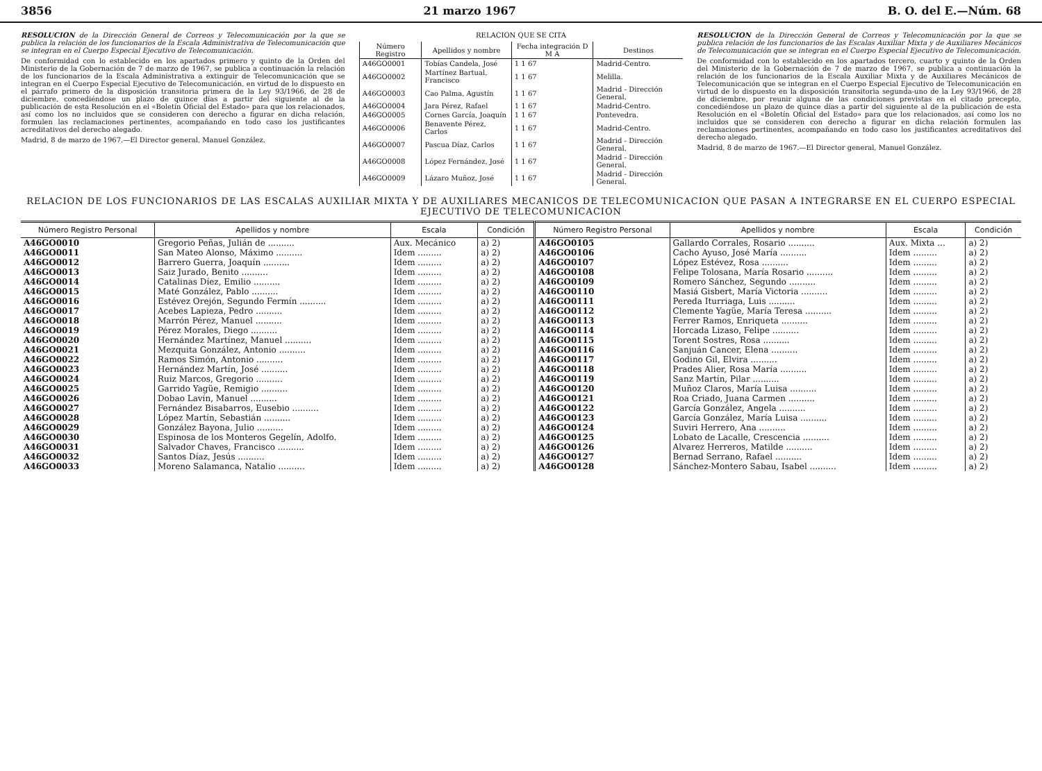3856 21 marzo 1967 B. O. del E.—Núm. 68
RESOLUCION de la Dirección General de Correos y Telecomunicación por la que se publica la relación de los funcionarios de la Escala Administrativa de Telecomunicación que se integran en el Cuerpo Especial Ejecutivo de Telecomunicación.
De conformidad con lo establecido en los apartados primero y quinto de la Orden del Ministerio de la Gobernación de 7 de marzo de 1967, se publica a continuación la relación de los funcionarios de la Escala Administrativa a extinguir de Telecomunicación que se integran en el Cuerpo Especial Ejecutivo de Telecomunicación, en virtud de lo dispuesto en el párrafo primero de la disposición transitoria primera de la Ley 93/1966, de 28 de diciembre, concediéndose un plazo de quince días a partir del siguiente al de la publicación de esta Resolución en el «Boletín Oficial del Estado» para que los relacionados, así como los no incluidos que se consideren con derecho a figurar en dicha relación, formulen las reclamaciones pertinentes, acompañando en todo caso los justificantes acreditativos del derecho alegado.
Madrid, 8 de marzo de 1967.—El Director general, Manuel González.
RELACION QUE SE CITA
| Número Registro | Apellidos y nombre | Fecha integración D M A | Destinos |
| --- | --- | --- | --- |
| A46GO0001 | Tobías Candela, José | 1 1 67 | Madrid-Centro. |
| A46GO0002 | Martínez Bartual, Francisco | 1 1 67 | Melilla. |
| A46GO0003 | Cao Palma, Agustín | 1 1 67 | Madrid - Dirección General. |
| A46GO0004 | Jara Pérez, Rafael | 1 1 67 | Madrid-Centro. |
| A46GO0005 | Cornes García, Joaquín | 1 1 67 | Pontevedra. |
| A46GO0006 | Benavente Pérez, Carlos | 1 1 67 | Madrid-Centro. |
| A46GO0007 | Pascua Díaz, Carlos | 1 1 67 | Madrid - Dirección General. |
| A46GO0008 | López Fernández, José | 1 1 67 | Madrid - Dirección General. |
| A46GO0009 | Lázaro Muñoz, José | 1 1 67 | Madrid - Dirección General. |
RESOLUCION de la Dirección General de Correos y Telecomunicación por la que se publica relación de los funcionarios de las Escalas Auxiliar Mixta y de Auxiliares Mecánicos de Telecomunicación que se integran en el Cuerpo Especial Ejecutivo de Telecomunicación.
De conformidad con lo establecido en los apartados tercero, cuarto y quinto de la Orden del Ministerio de la Gobernación de 7 de marzo de 1967, se publica a continuación la relación de los funcionarios de la Escala Auxiliar Mixta y de Auxiliares Mecánicos de Telecomunicación que se integran en el Cuerpo Especial Ejecutivo de Telecomunicación en virtud de lo dispuesto en la disposición transitoria segunda-uno de la Ley 93/1966, de 28 de diciembre, por reunir alguna de las condiciones previstas en el citado precepto, concediéndose un plazo de quince días a partir del siguiente al de la publicación de esta Resolución en el «Boletín Oficial del Estado» para que los relacionados, así como los no incluidos que se consideren con derecho a figurar en dicha relación formulen las reclamaciones pertinentes, acompañando en todo caso los justificantes acreditativos del derecho alegado.
Madrid, 8 de marzo de 1967.—El Director general, Manuel González.
RELACION DE LOS FUNCIONARIOS DE LAS ESCALAS AUXILIAR MIXTA Y DE AUXILIARES MECANICOS DE TELECOMUNICACION QUE PASAN A INTEGRARSE EN EL CUERPO ESPECIAL EJECUTIVO DE TELECOMUNICACION
| Número Registro Personal | Apellidos y nombre | Escala | Condición | Número Registro Personal | Apellidos y nombre | Escala | Condición |
| --- | --- | --- | --- | --- | --- | --- | --- |
| A46GO0010 | Gregorio Peñas, Julián de .......... | Aux. Mecánico | a) 2) | A46GO0105 | Gallardo Corrales, Rosario .......... | Aux. Mixta ... | a) 2) |
| A46GO0011 | San Mateo Alonso, Máximo .......... | Idem ......... | a) 2) | A46GO0106 | Cacho Ayuso, José María .......... | Idem ......... | a) 2) |
| A46GO0012 | Barrero Guerra, Joaquín .......... | Idem ......... | a) 2) | A46GO0107 | López Estévez, Rosa .......... | Idem ......... | a) 2) |
| A46GO0013 | Saiz Jurado, Benito .......... | Idem ......... | a) 2) | A46GO0108 | Felipe Tolosana, María Rosario .......... | Idem ......... | a) 2) |
| A46GO0014 | Catalinas Díez, Emilio .......... | Idem ......... | a) 2) | A46GO0109 | Romero Sánchez, Segundo .......... | Idem ......... | a) 2) |
| A46GO0015 | Maté González, Pablo .......... | Idem ......... | a) 2) | A46GO0110 | Masiá Gisbert, María Victoria .......... | Idem ......... | a) 2) |
| A46GO0016 | Estévez Orejón, Segundo Fermín .......... | Idem ......... | a) 2) | A46GO0111 | Pereda Iturriaga, Luis .......... | Idem ......... | a) 2) |
| A46GO0017 | Acebes Lapieza, Pedro .......... | Idem ......... | a) 2) | A46GO0112 | Clemente Yagüe, María Teresa .......... | Idem ......... | a) 2) |
| A46GO0018 | Marrón Pérez, Manuel .......... | Idem ......... | a) 2) | A46GO0113 | Ferrer Ramos, Enriqueta .......... | Idem ......... | a) 2) |
| A46GO0019 | Pérez Morales, Diego .......... | Idem ......... | a) 2) | A46GO0114 | Horcada Lizaso, Felipe .......... | Idem ......... | a) 2) |
| A46GO0020 | Hernández Martínez, Manuel .......... | Idem ......... | a) 2) | A46GO0115 | Torent Sostres, Rosa .......... | Idem ......... | a) 2) |
| A46GO0021 | Mezquita González, Antonio .......... | Idem ......... | a) 2) | A46GO0116 | Sanjuán Cancer, Elena .......... | Idem ......... | a) 2) |
| A46GO0022 | Ramos Simón, Antonio .......... | Idem ......... | a) 2) | A46GO0117 | Godino Gil, Elvira .......... | Idem ......... | a) 2) |
| A46GO0023 | Hernández Martín, José .......... | Idem ......... | a) 2) | A46GO0118 | Prades Alier, Rosa María .......... | Idem ......... | a) 2) |
| A46GO0024 | Ruiz Marcos, Gregorio .......... | Idem ......... | a) 2) | A46GO0119 | Sanz Martín, Pilar .......... | Idem ......... | a) 2) |
| A46GO0025 | Garrido Yagüe, Remigio .......... | Idem ......... | a) 2) | A46GO0120 | Muñoz Claros, María Luisa .......... | Idem ......... | a) 2) |
| A46GO0026 | Dobao Lavín, Manuel .......... | Idem ......... | a) 2) | A46GO0121 | Roa Criado, Juana Carmen .......... | Idem ......... | a) 2) |
| A46GO0027 | Fernández Bisabarros, Eusebio .......... | Idem ......... | a) 2) | A46GO0122 | García González, Angela .......... | Idem ......... | a) 2) |
| A46GO0028 | López Martín, Sebastián .......... | Idem ......... | a) 2) | A46GO0123 | García González, María Luisa .......... | Idem ......... | a) 2) |
| A46GO0029 | González Bayona, Julio .......... | Idem ......... | a) 2) | A46GO0124 | Suviri Herrero, Ana .......... | Idem ......... | a) 2) |
| A46GO0030 | Espinosa de los Monteros Gegelín, Adolfo. | Idem ......... | a) 2) | A46GO0125 | Lobato de Lacalle, Crescencia .......... | Idem ......... | a) 2) |
| A46GO0031 | Salvador Chaves, Francisco .......... | Idem ......... | a) 2) | A46GO0126 | Alvarez Herreros, Matilde .......... | Idem ......... | a) 2) |
| A46GO0032 | Santos Díaz, Jesús .......... | Idem ......... | a) 2) | A46GO0127 | Bernad Serrano, Rafael .......... | Idem ......... | a) 2) |
| A46GO0033 | Moreno Salamanca, Natalio .......... | Idem ......... | a) 2) | A46GO0128 | Sánchez-Montero Sabau, Isabel .......... | Idem ......... | a) 2) |